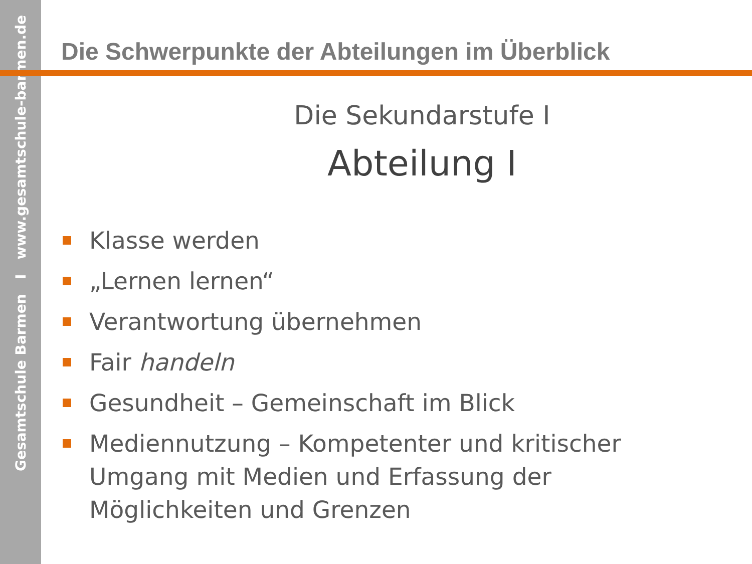Gesamtschule Barmen I www.gesamtschule-barmen.de
Die Schwerpunkte der Abteilungen im Überblick
Die Sekundarstufe I
Abteilung I
Klasse werden
„Lernen lernen“
Verantwortung übernehmen
Fair handeln
Gesundheit – Gemeinschaft im Blick
Mediennutzung – Kompetenter und kritischer Umgang mit Medien und Erfassung der Möglichkeiten und Grenzen